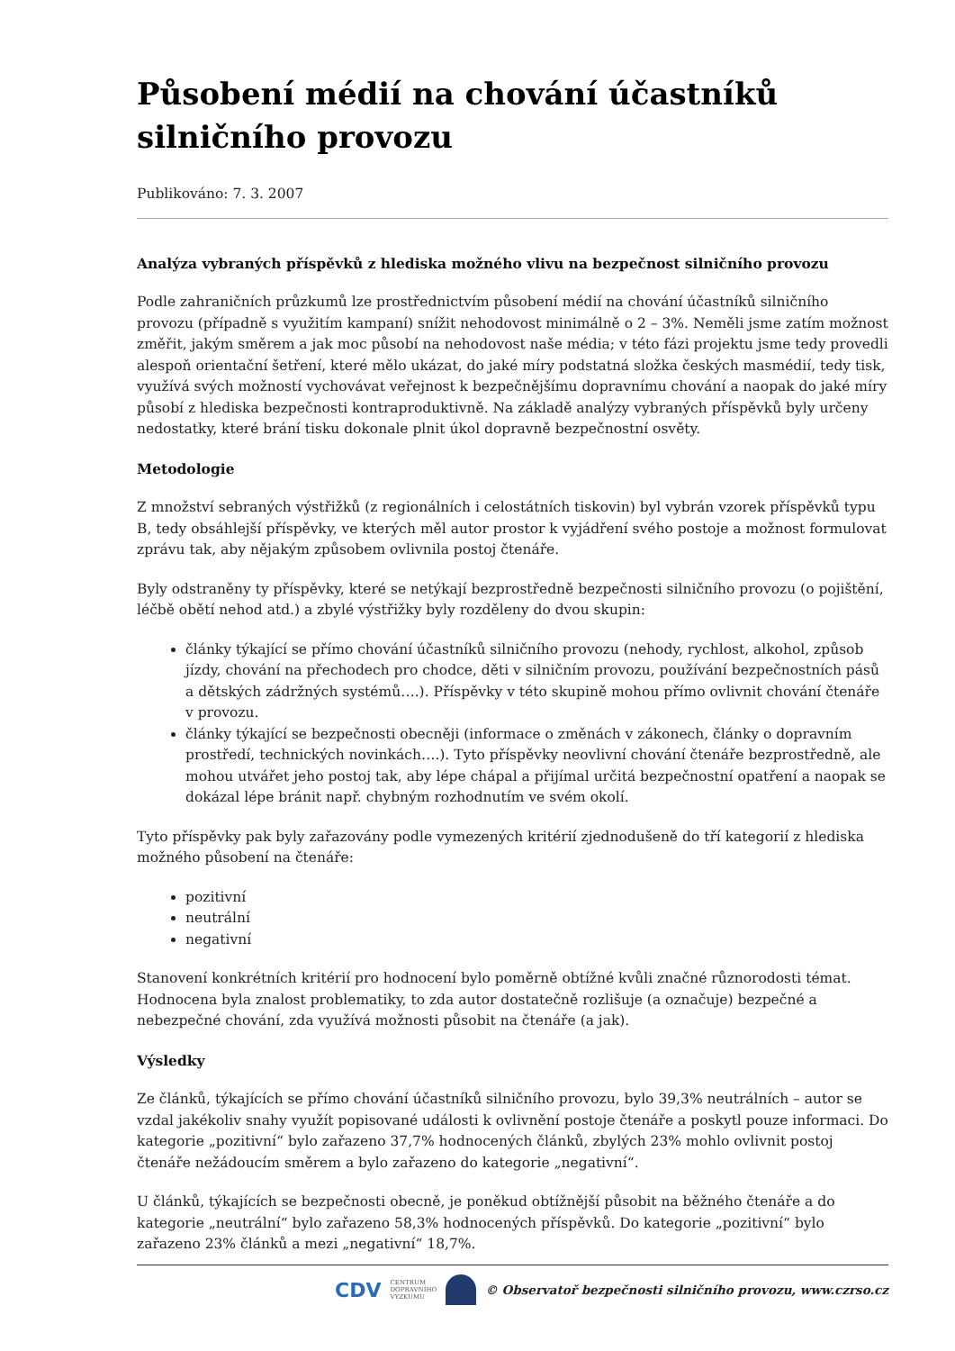Působení médií na chování účastníků silničního provozu
Publikováno: 7. 3. 2007
Analýza vybraných příspěvků z hlediska možného vlivu na bezpečnost silničního provozu
Podle zahraničních průzkumů lze prostřednictvím působení médií na chování účastníků silničního provozu (případně s využitím kampaní) snížit nehodovost minimálně o 2 – 3%. Neměli jsme zatím možnost změřit, jakým směrem a jak moc působí na nehodovost naše média; v této fázi projektu jsme tedy provedli alespoň orientační šetření, které mělo ukázat, do jaké míry podstatná složka českých masmédií, tedy tisk, využívá svých možností vychovávat veřejnost k bezpečnějšímu dopravnímu chování a naopak do jaké míry působí z hlediska bezpečnosti kontraproduktivně. Na základě analýzy vybraných příspěvků byly určeny nedostatky, které brání tisku dokonale plnit úkol dopravně bezpečnostní osvěty.
Metodologie
Z množství sebraných výstřižků (z regionálních i celostátních tiskovin) byl vybrán vzorek příspěvků typu B, tedy obsáhlejší příspěvky, ve kterých měl autor prostor k vyjádření svého postoje a možnost formulovat zprávu tak, aby nějakým způsobem ovlivnila postoj čtenáře.
Byly odstraněny ty příspěvky, které se netýkají bezprostředně bezpečnosti silničního provozu (o pojištění, léčbě obětí nehod atd.) a zbylé výstřižky byly rozděleny do dvou skupin:
články týkající se přímo chování účastníků silničního provozu (nehody, rychlost, alkohol, způsob jízdy, chování na přechodech pro chodce, děti v silničním provozu, používání bezpečnostních pásů a dětských zádržných systémů….). Příspěvky v této skupině mohou přímo ovlivnit chování čtenáře v provozu.
články týkající se bezpečnosti obecněji (informace o změnách v zákonech, články o dopravním prostředí, technických novinkách….). Tyto příspěvky neovlivní chování čtenáře bezprostředně, ale mohou utvářet jeho postoj tak, aby lépe chápal a přijímal určitá bezpečnostní opatření a naopak se dokázal lépe bránit např. chybným rozhodnutím ve svém okolí.
Tyto příspěvky pak byly zařazovány podle vymezených kritérií zjednodušeně do tří kategorií z hlediska možného působení na čtenáře:
pozitivní
neutrální
negativní
Stanovení konkrétních kritérií pro hodnocení bylo poměrně obtížné kvůli značné různorodosti témat. Hodnocena byla znalost problematiky, to zda autor dostatečně rozlišuje (a označuje) bezpečné a nebezpečné chování, zda využívá možnosti působit na čtenáře (a jak).
Výsledky
Ze článků, týkajících se přímo chování účastníků silničního provozu, bylo 39,3% neutrálních – autor se vzdal jakékoliv snahy využít popisované události k ovlivnění postoje čtenáře a poskytl pouze informaci. Do kategorie „pozitivní“ bylo zařazeno 37,7% hodnocených článků, zbylých 23% mohlo ovlivnit postoj čtenáře nežádoucím směrem a bylo zařazeno do kategorie „negativní“.
U článků, týkajících se bezpečnosti obecně, je poněkud obtížnější působit na běžného čtenáře a do kategorie „neutrální“ bylo zařazeno 58,3% hodnocených příspěvků. Do kategorie „pozitivní“ bylo zařazeno 23% článků a mezi „negativní“ 18,7%.
CDV CENTRUM
DOPRAVNÍHO
VÝZKUMU © Observatoř bezpečnosti silničního provozu, www.czrso.cz